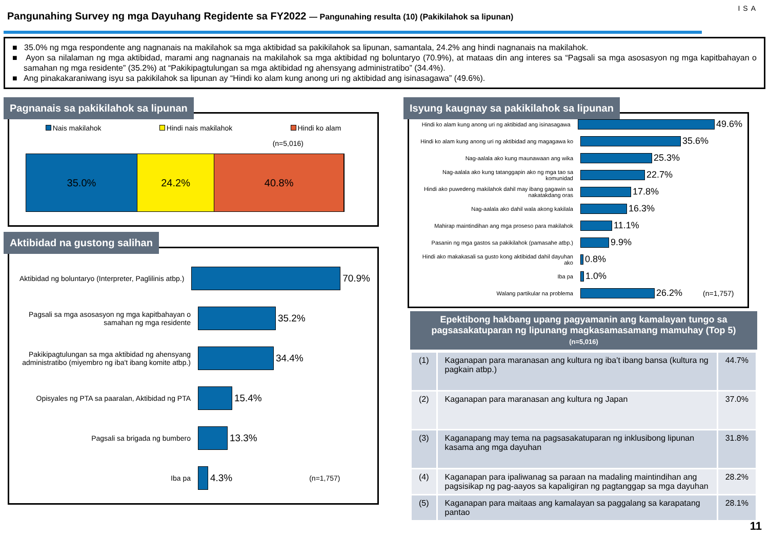Pangunahing Survey ng mga Dayuhang Regidente sa FY2022 — Pangunahing resulta (10) (Pakikilahok sa lipunan)
ISA
■ 35.0% ng mga respondente ang nagnanais na makilahok sa mga aktibidad sa pakikilahok sa lipunan, samantala, 24.2% ang hindi nagnanais na makilahok.
■ Ayon sa nilalaman ng mga aktibidad, marami ang nagnanais na makilahok sa mga aktibidad ng boluntaryo (70.9%), at mataas din ang interes sa “Pagsali sa mga asosasyon ng mga kapitbahayan o samahan ng mga residente” (35.2%) at “Pakikipagtulungan sa mga aktibidad ng ahensyang administratibo” (34.4%).
■ Ang pinakakaraniwang isyu sa pakikilahok sa lipunan ay “Hindi ko alam kung anong uri ng aktibidad ang isinasagawa” (49.6%).
Pagnanais sa pakikilahok sa lipunan
Nais makilahok Hindi nais makilahok Hindi ko alam
(n=5,016)
35.0% 24.2% 40.8%
Aktibidad na gustong salihan
Aktibidad ng boluntaryo (Interpreter, Paglilinis atbp.)
70.9%
Pagsali sa mga asosasyon ng mga kapitbahayan o samahan ng mga residente
35.2%
Pakikipagtulungan sa mga aktibidad ng ahensyang administratibo (miyembro ng iba't ibang komite atbp.)
34.4%
Opisyales ng PTA sa paaralan, Aktibidad ng PTA
15.4%
Pagsali sa brigada ng bumbero
13.3%
Iba pa
4.3% (n=1,757)
Isyung kaugnay sa pakikilahok sa lipunan
Hindi ko alam kung anong uri ng aktibidad ang isinasagawa
49.6%
Hindi ko alam kung anong uri ng aktibidad ang magagawa ko
35.6%
Nag-aalala ako kung maunawaan ang wika
25.3%
Nag-aalala ako kung tatanggapin ako ng mga tao sa komunidad
22.7%
Hindi ako puwedeng makilahok dahil may ibang gagawin sa nakatakdang oras
17.8%
Nag-aalala ako dahil wala akong kakilala
16.3%
Mahirap maintindihan ang mga proseso para makilahok
11.1%
Pasanin ng mga gastos sa pakikilahok (pamasahe atbp.)
9.9%
Hindi ako makakasali sa gusto kong aktibidad dahil dayuhan ako
0.8%
Iba pa
1.0%
Walang partikular na problema
26.2% (n=1,757)
Epektibong hakbang upang pagyamanin ang kamalayan tungo sa pagsasakatuparan ng lipunang magkasamasamang mamuhay (Top 5)
(n=5,016)
| (1) | Kaganapan para maranasan ang kultura ng iba’t ibang bansa (kultura ng pagkain atbp.) | 44.7% |
| (2) | Kaganapan para maranasan ang kultura ng Japan | 37.0% |
| (3) | Kaganapang may tema na pagsasakatuparan ng inklusibong lipunan kasama ang mga dayuhan | 31.8% |
| (4) | Kaganapan para ipaliwanag sa paraan na madaling maintindihan ang pagsisikap ng pag-aayos sa kapaligiran ng pagtanggap sa mga dayuhan | 28.2% |
| (5) | Kaganapan para maitaas ang kamalayan sa paggalang sa karapatang pantao | 28.1% |
11